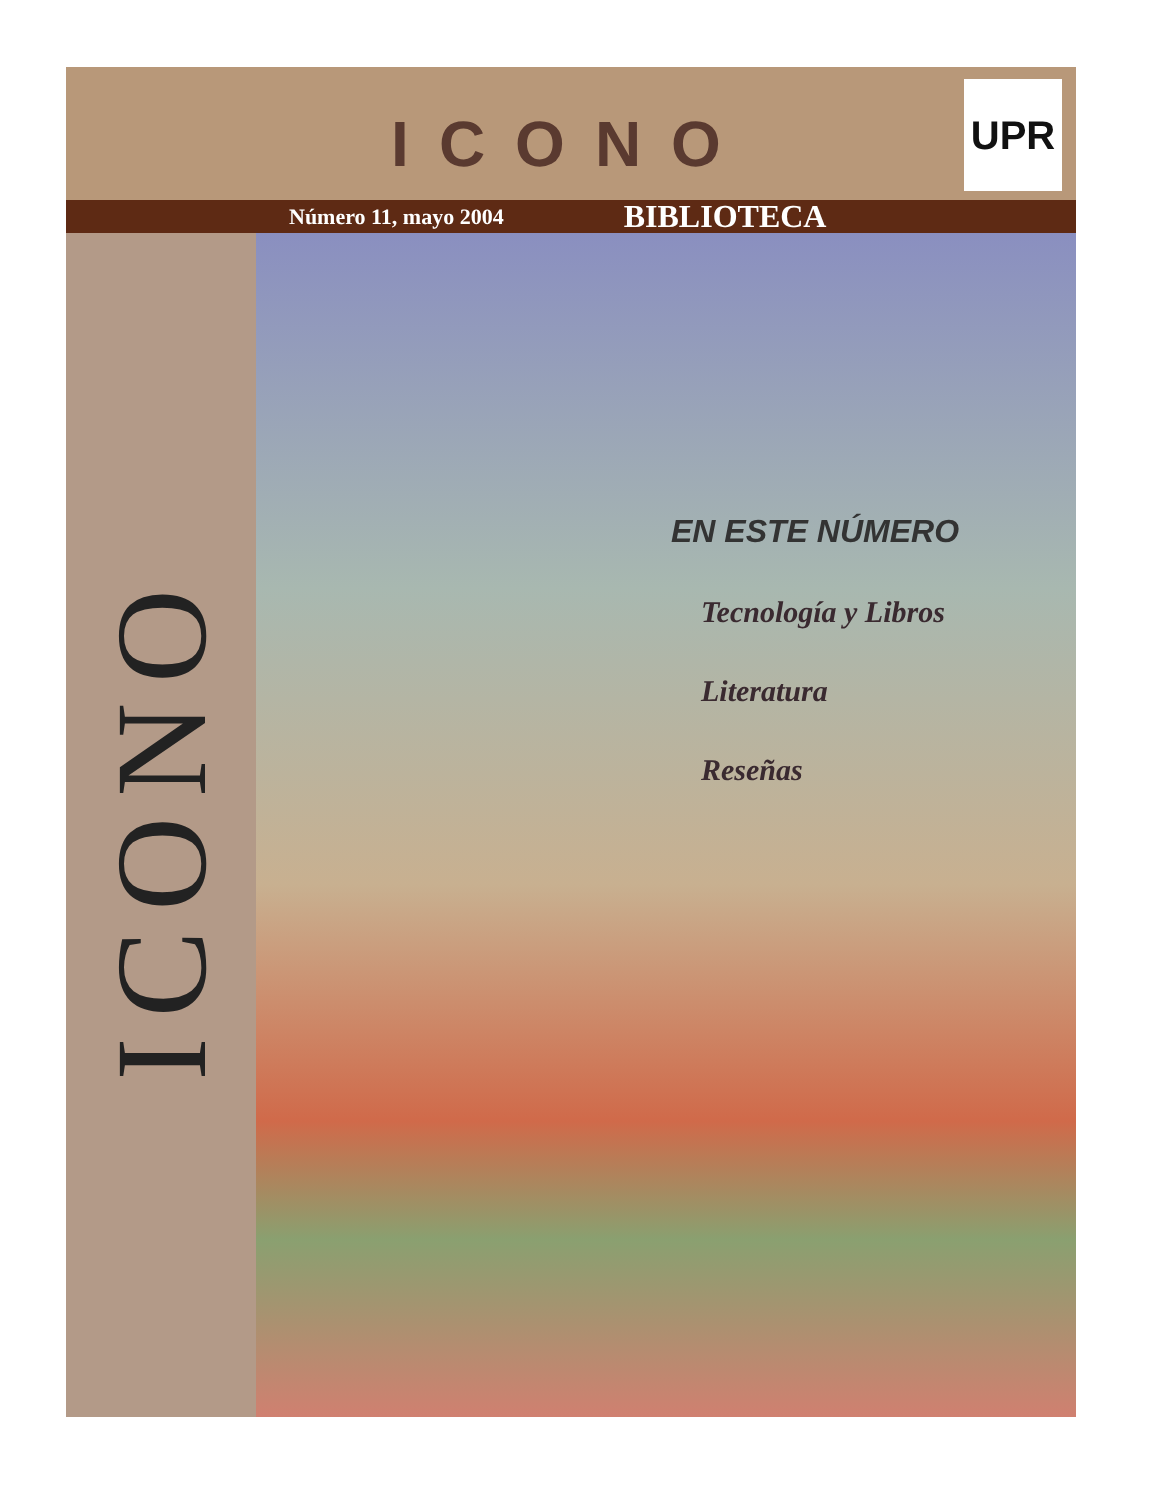ICONO
UPR
Número 11, mayo 2004 BIBLIOTECA
ICONO
EN ESTE NÚMERO
Tecnología y Libros
Literatura
Reseñas